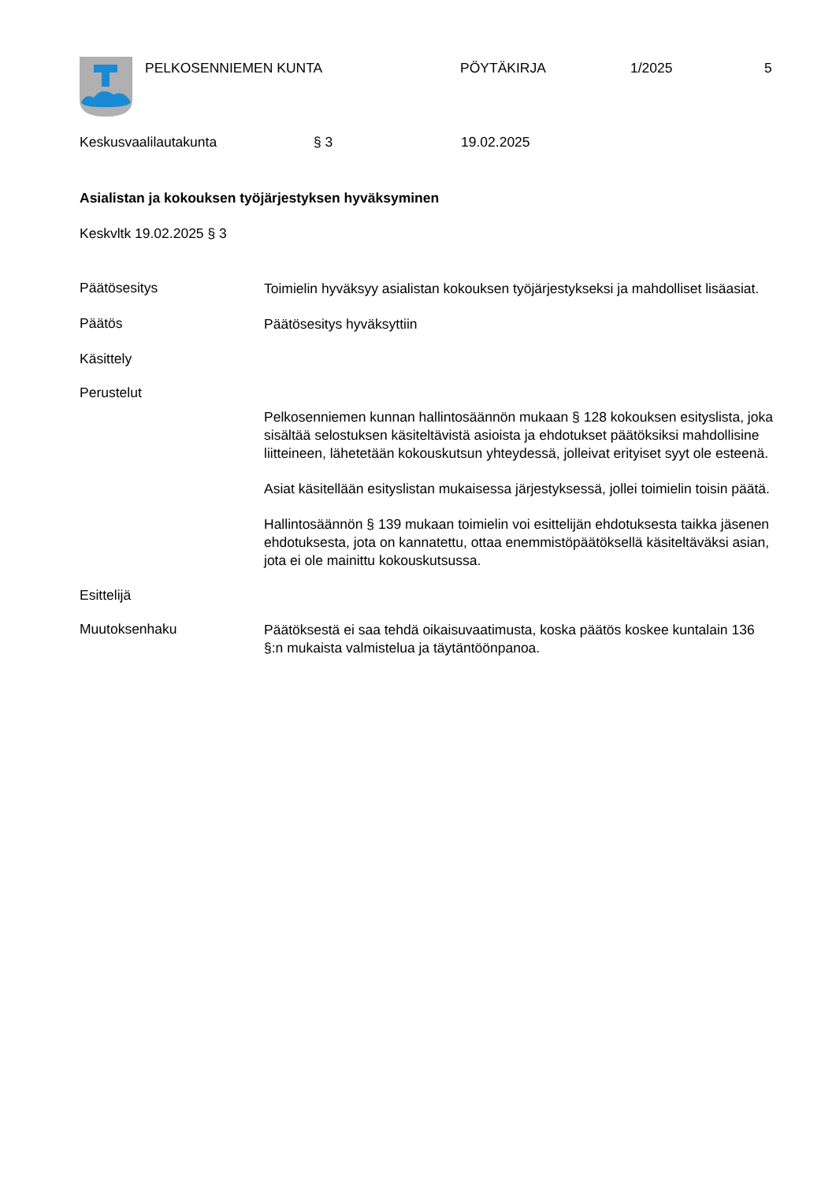PELKOSENNIEMEN KUNTA PÖYTÄKIRJA 1/2025 5
Keskusvaalilautakunta § 3 19.02.2025
Asialistan ja kokouksen työjärjestyksen hyväksyminen
Keskvltk 19.02.2025 § 3
Päätösesitys
Toimielin hyväksyy asialistan kokouksen työjärjestykseksi ja mahdolliset lisäasiat.
Päätös
Päätösesitys hyväksyttiin
Käsittely
Perustelut
Pelkosenniemen kunnan hallintosäännön mukaan § 128 kokouksen esityslista, joka sisältää selostuksen käsiteltävistä asioista ja ehdotukset päätöksiksi mahdollisine liitteineen, lähetetään kokouskutsun yhteydessä, jolleivat erityiset syyt ole esteenä.
Asiat käsitellään esityslistan mukaisessa järjestyksessä, jollei toimielin toisin päätä.
Hallintosäännön § 139 mukaan toimielin voi esittelijän ehdotuksesta taikka jäsenen ehdotuksesta, jota on kannatettu, ottaa enemmistöpäätöksellä käsiteltäväksi asian, jota ei ole mainittu kokouskutsussa.
Esittelijä
Muutoksenhaku
Päätöksestä ei saa tehdä oikaisuvaatimusta, koska päätös koskee kuntalain 136 §:n mukaista valmistelua ja täytäntöönpanoa.